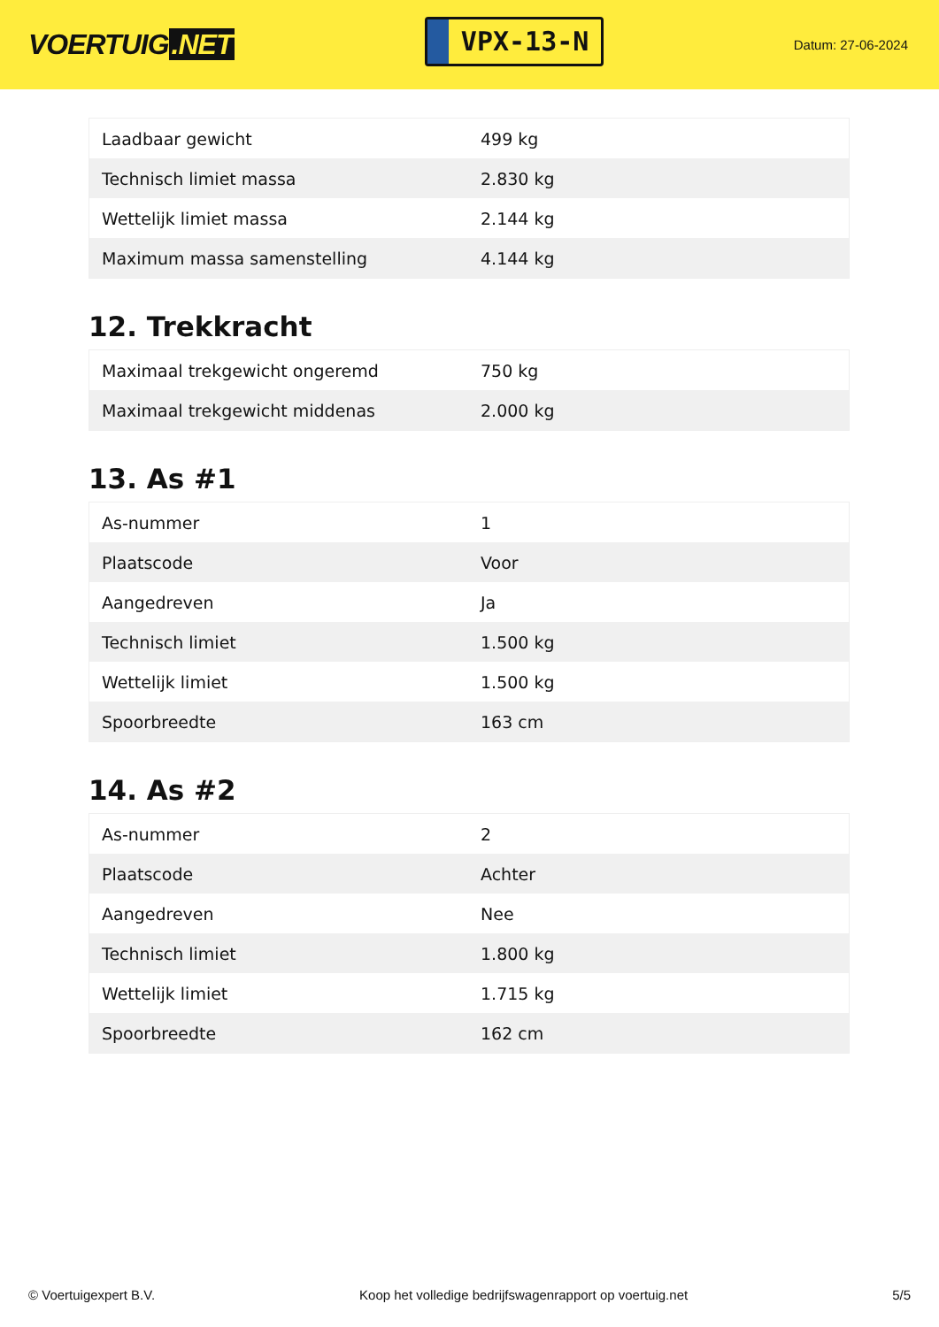VOERTUIG.NET
VPX-13-N
Datum: 27-06-2024
| Laadbaar gewicht | 499 kg |
| Technisch limiet massa | 2.830 kg |
| Wettelijk limiet massa | 2.144 kg |
| Maximum massa samenstelling | 4.144 kg |
12. Trekkracht
| Maximaal trekgewicht ongeremd | 750 kg |
| Maximaal trekgewicht middenas | 2.000 kg |
13. As #1
| As-nummer | 1 |
| Plaatscode | Voor |
| Aangedreven | Ja |
| Technisch limiet | 1.500 kg |
| Wettelijk limiet | 1.500 kg |
| Spoorbreedte | 163 cm |
14. As #2
| As-nummer | 2 |
| Plaatscode | Achter |
| Aangedreven | Nee |
| Technisch limiet | 1.800 kg |
| Wettelijk limiet | 1.715 kg |
| Spoorbreedte | 162 cm |
© Voertuigexpert B.V. Koop het volledige bedrijfswagenrapport op voertuig.net 5/5